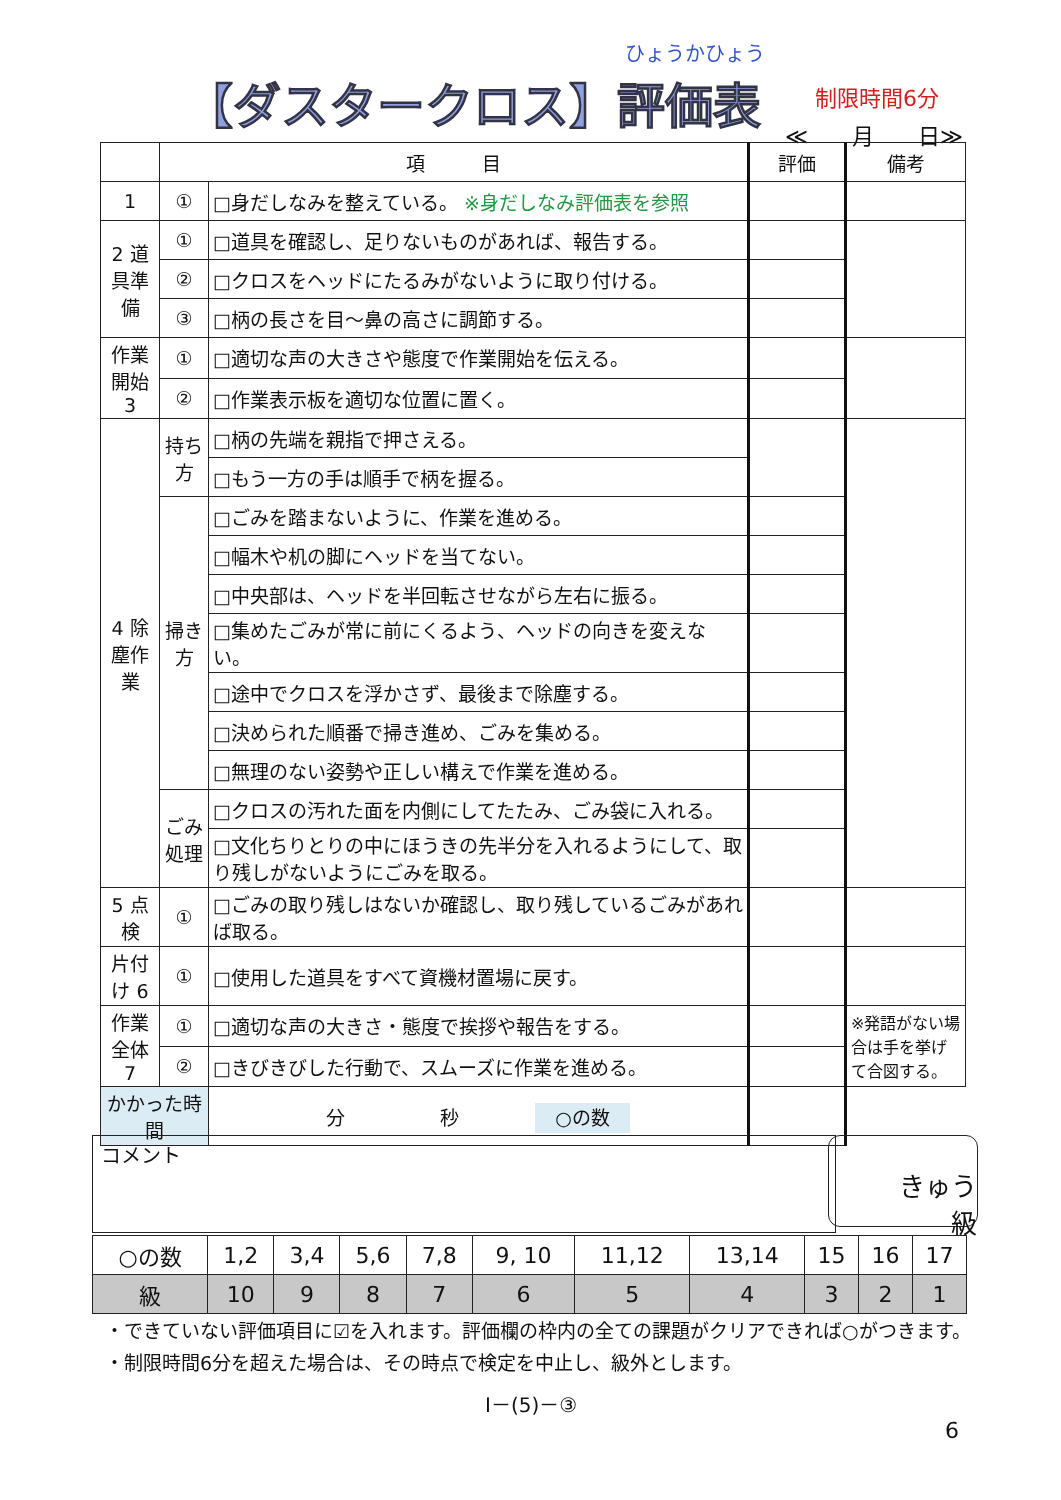ひょうかひょう
【ダスタークロス】評価表
制限時間6分
≪　　月　　日≫
| | 項 目 | | 評価 | 備考 |
| 1 | ① | □身だしなみを整えている。 ※身だしなみ評価表を参照 | | |
| 2 道具準備 | ① | □道具を確認し、足りないものがあれば、報告する。 | | |
| | ② | □クロスをヘッドにたるみがないように取り付ける。 | | |
| | ③ | □柄の長さを目～鼻の高さに調節する。 | | |
| 作業開始 3 | ① | □適切な声の大きさや態度で作業開始を伝える。 | | |
| | ② | □作業表示板を適切な位置に置く。 | | |
| 4 除塵作業 | 持ち方 | □柄の先端を親指で押さえる。 | | |
| | | □もう一方の手は順手で柄を握る。 | | |
| | 掃き方 | □ごみを踏まないように、作業を進める。 | | |
| | | □幅木や机の脚にヘッドを当てない。 | | |
| | | □中央部は、ヘッドを半回転させながら左右に振る。 | | |
| | | □集めたごみが常に前にくるよう、ヘッドの向きを変えない。 | | |
| | | □途中でクロスを浮かさず、最後まで除塵する。 | | |
| | | □決められた順番で掃き進め、ごみを集める。 | | |
| | | □無理のない姿勢や正しい構えで作業を進める。 | | |
| | ごみ処理 | □クロスの汚れた面を内側にしてたたみ、ごみ袋に入れる。 | | |
| | | □文化ちりとりの中にほうきの先半分を入れるようにして、取り残しがないようにごみを取る。 | | |
| 5 点検 | ① | □ごみの取り残しはないか確認し、取り残しているごみがあれば取る。 | | |
| 片付け 6 | ① | □使用した道具をすべて資機材置場に戻す。 | | |
| 作業全体 7 | ① | □適切な声の大きさ・態度で挨拶や報告をする。 | | ※発語がない場合は手を挙げて合図する。 |
| | ② | □きびきびした行動で、スムーズに作業を進める。 | | |
| かかった時間 | | 分 秒 ○の数 | | |
コメント
きゅう
級
| ○の数 | 1,2 | 3,4 | 5,6 | 7,8 | 9, 10 | 11,12 | 13,14 | 15 | 16 | 17 |
| 級 | 10 | 9 | 8 | 7 | 6 | 5 | 4 | 3 | 2 | 1 |
・できていない評価項目に☑を入れます。評価欄の枠内の全ての課題がクリアできれば○がつきます。
・制限時間6分を超えた場合は、その時点で検定を中止し、級外とします。
Ⅰ－(5)－③
6